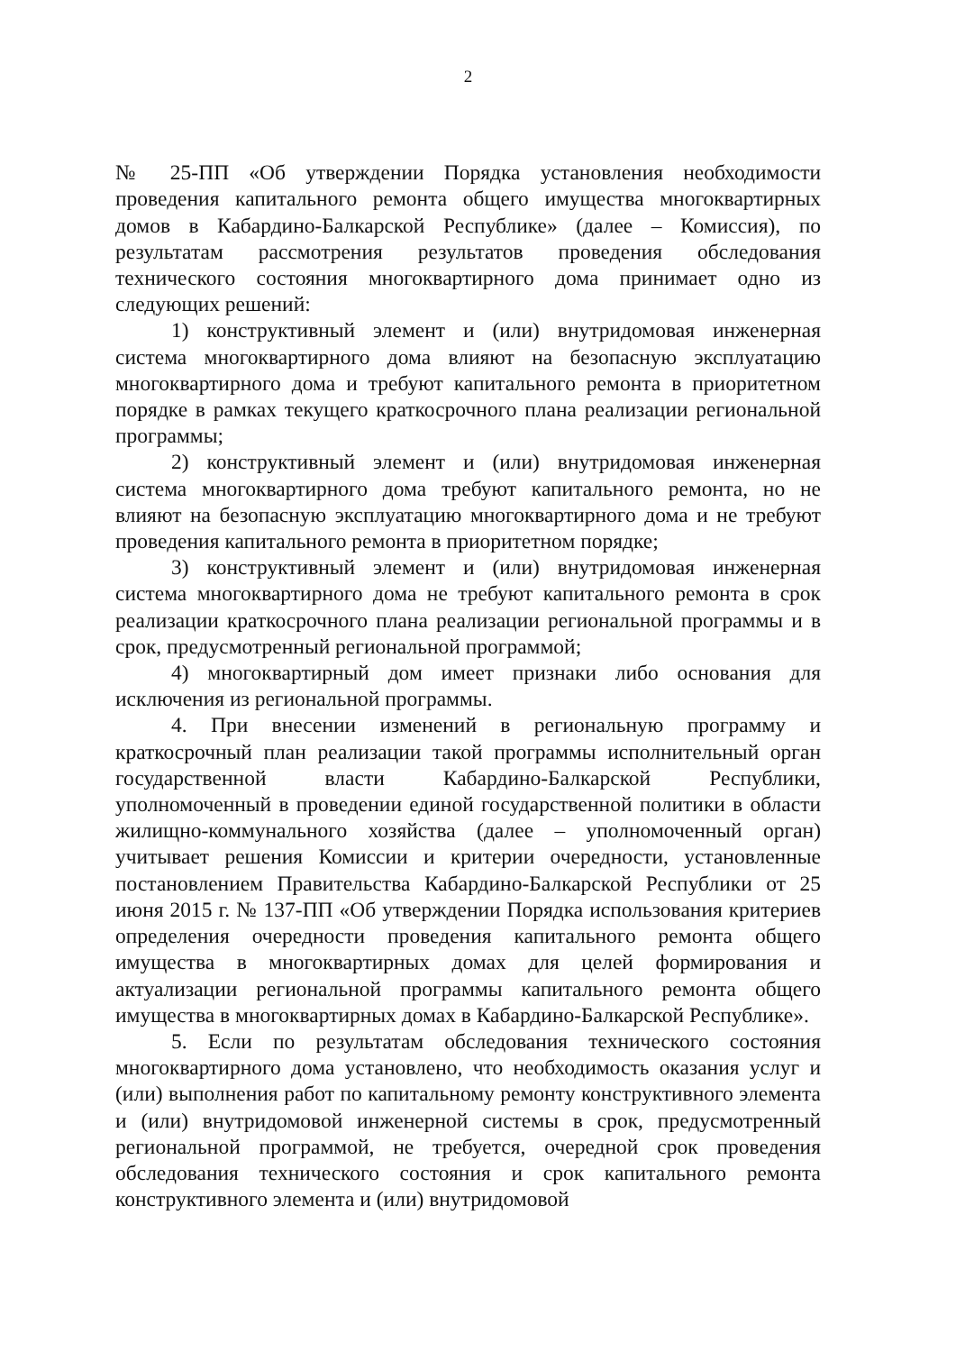2
№ 25-ПП «Об утверждении Порядка установления необходимости проведения капитального ремонта общего имущества многоквартирных домов в Кабардино-Балкарской Республике» (далее – Комиссия), по результатам рассмотрения результатов проведения обследования технического состояния многоквартирного дома принимает одно из следующих решений:
1) конструктивный элемент и (или) внутридомовая инженерная система многоквартирного дома влияют на безопасную эксплуатацию многоквартирного дома и требуют капитального ремонта в приоритетном порядке в рамках текущего краткосрочного плана реализации региональной программы;
2) конструктивный элемент и (или) внутридомовая инженерная система многоквартирного дома требуют капитального ремонта, но не влияют на безопасную эксплуатацию многоквартирного дома и не требуют проведения капитального ремонта в приоритетном порядке;
3) конструктивный элемент и (или) внутридомовая инженерная система многоквартирного дома не требуют капитального ремонта в срок реализации краткосрочного плана реализации региональной программы и в срок, предусмотренный региональной программой;
4) многоквартирный дом имеет признаки либо основания для исключения из региональной программы.
4. При внесении изменений в региональную программу и краткосрочный план реализации такой программы исполнительный орган государственной власти Кабардино-Балкарской Республики, уполномоченный в проведении единой государственной политики в области жилищно-коммунального хозяйства (далее – уполномоченный орган) учитывает решения Комиссии и критерии очередности, установленные постановлением Правительства Кабардино-Балкарской Республики от 25 июня 2015 г. № 137-ПП «Об утверждении Порядка использования критериев определения очередности проведения капитального ремонта общего имущества в многоквартирных домах для целей формирования и актуализации региональной программы капитального ремонта общего имущества в многоквартирных домах в Кабардино-Балкарской Республике».
5. Если по результатам обследования технического состояния многоквартирного дома установлено, что необходимость оказания услуг и (или) выполнения работ по капитальному ремонту конструктивного элемента и (или) внутридомовой инженерной системы в срок, предусмотренный региональной программой, не требуется, очередной срок проведения обследования технического состояния и срок капитального ремонта конструктивного элемента и (или) внутридомовой